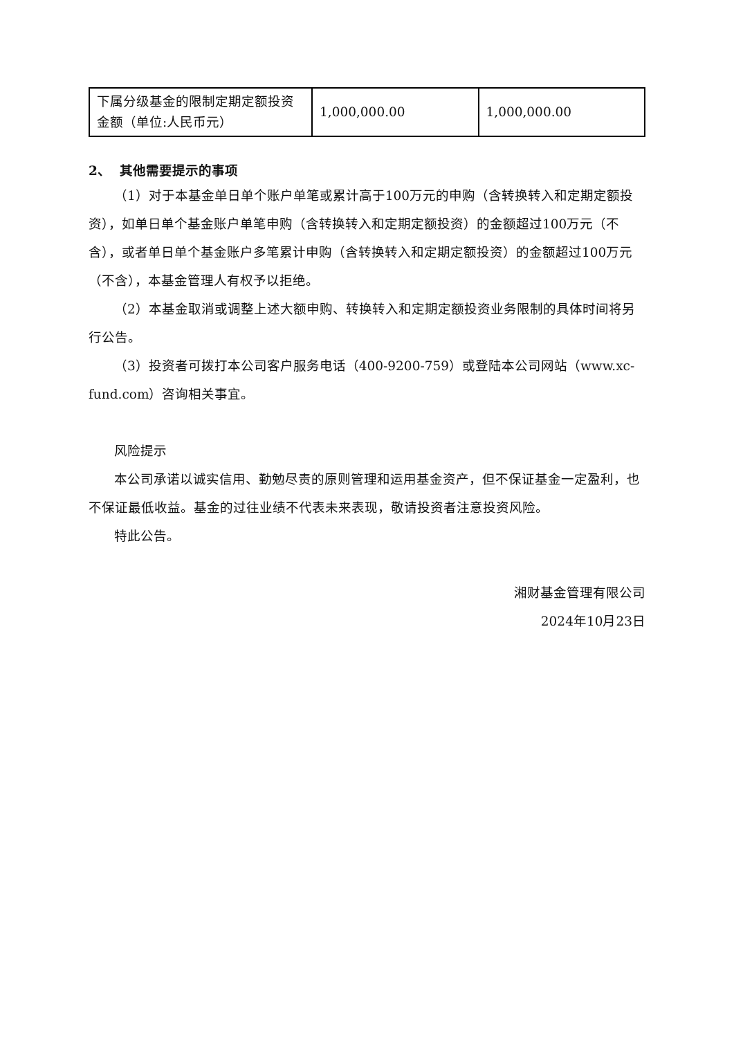| 下属分级基金的限制定期定额投资金额（单位:人民币元） | 1,000,000.00 | 1,000,000.00 |
2、 其他需要提示的事项
（1）对于本基金单日单个账户单笔或累计高于100万元的申购（含转换转入和定期定额投资），如单日单个基金账户单笔申购（含转换转入和定期定额投资）的金额超过100万元（不含），或者单日单个基金账户多笔累计申购（含转换转入和定期定额投资）的金额超过100万元（不含），本基金管理人有权予以拒绝。
（2）本基金取消或调整上述大额申购、转换转入和定期定额投资业务限制的具体时间将另行公告。
（3）投资者可拨打本公司客户服务电话（400-9200-759）或登陆本公司网站（www.xc-fund.com）咨询相关事宜。
风险提示
本公司承诺以诚实信用、勤勉尽责的原则管理和运用基金资产，但不保证基金一定盈利，也不保证最低收益。基金的过往业绩不代表未来表现，敬请投资者注意投资风险。
特此公告。
湘财基金管理有限公司
2024年10月23日